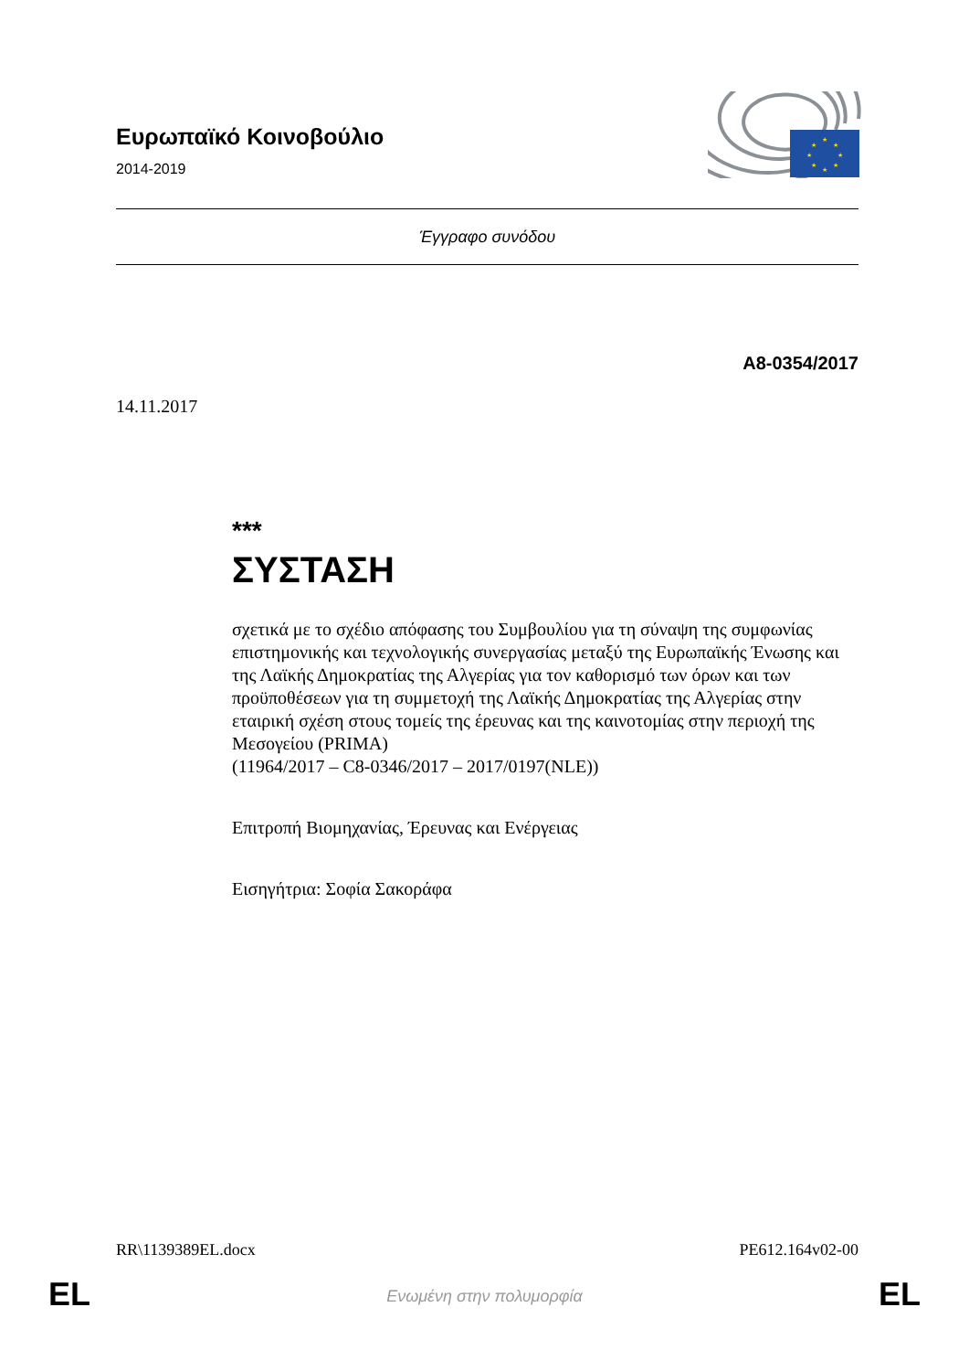Ευρωπαϊκό Κοινοβούλιο
2014-2019
★
★
★
★
★
★
★
★
Έγγραφο συνόδου
A8-0354/2017
14.11.2017
***
ΣΥΣΤΑΣΗ
σχετικά με το σχέδιο απόφασης του Συμβουλίου για τη σύναψη της συμφωνίας επιστημονικής και τεχνολογικής συνεργασίας μεταξύ της Ευρωπαϊκής Ένωσης και της Λαϊκής Δημοκρατίας της Αλγερίας για τον καθορισμό των όρων και των προϋποθέσεων για τη συμμετοχή της Λαϊκής Δημοκρατίας της Αλγερίας στην εταιρική σχέση στους τομείς της έρευνας και της καινοτομίας στην περιοχή της Μεσογείου (PRIMA)
(11964/2017 – C8-0346/2017 – 2017/0197(NLE))
Επιτροπή Βιομηχανίας, Έρευνας και Ενέργειας
Εισηγήτρια: Σοφία Σακοράφα
RR\1139389EL.docx PE612.164v02-00
EL
Ενωμένη στην πολυμορφία EL